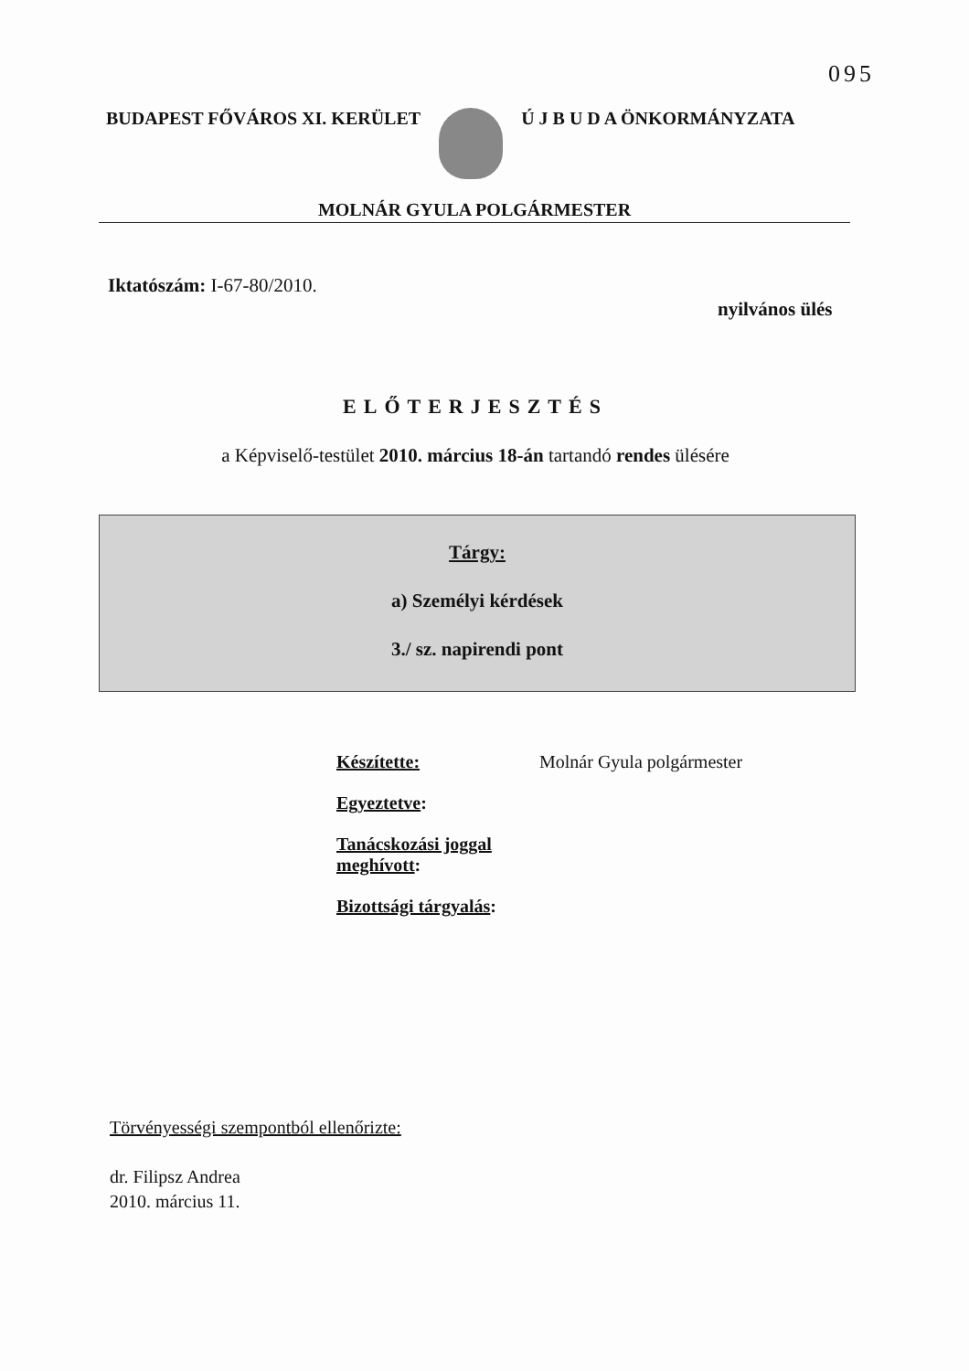095
BUDAPEST FŐVÁROS XI. KERÜLET Ú J B U D A ÖNKORMÁNYZATA
MOLNÁR GYULA POLGÁRMESTER
Iktatószám: I-67-80/2010.
nyilvános ülés
ELŐTERJESZTÉS
a Képviselő-testület 2010. március 18-án tartandó rendes ülésére
Tárgy:
a) Személyi kérdések
3./ sz. napirendi pont
| Készítette: | Molnár Gyula polgármester |
| Egyeztetve : | |
| Tanácskozási joggal meghívott : | |
| Bizottsági tárgyalás : | |
Törvényességi szempontból ellenőrizte:
dr. Filipsz Andrea
2010. március 11.